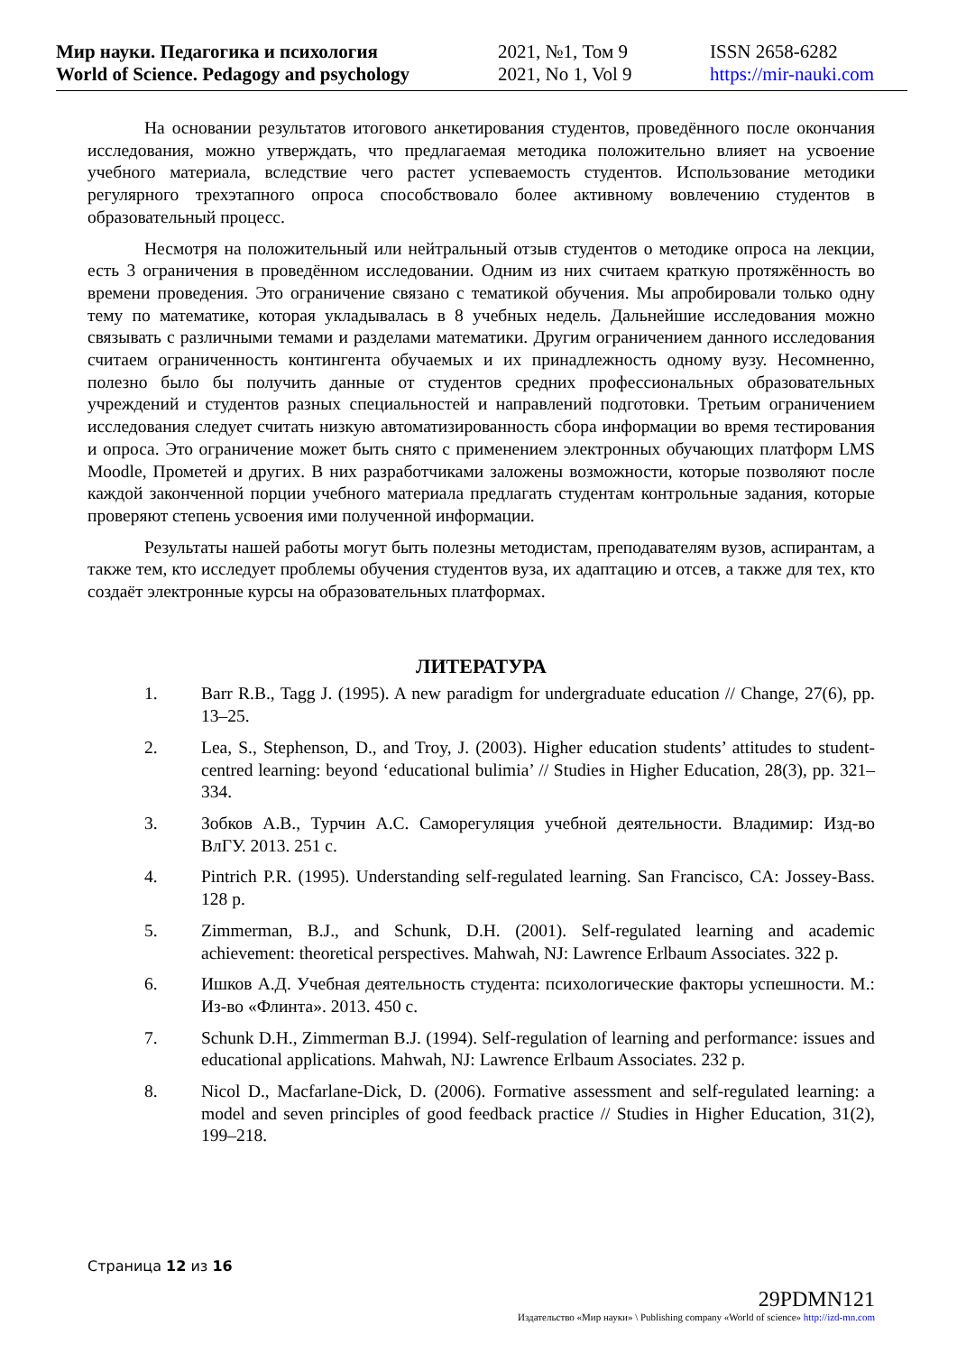Мир науки. Педагогика и психология
World of Science. Pedagogy and psychology
2021, №1, Том 9
2021, No 1, Vol 9
ISSN 2658-6282
https://mir-nauki.com
На основании результатов итогового анкетирования студентов, проведённого после окончания исследования, можно утверждать, что предлагаемая методика положительно влияет на усвоение учебного материала, вследствие чего растет успеваемость студентов. Использование методики регулярного трехэтапного опроса способствовало более активному вовлечению студентов в образовательный процесс.
Несмотря на положительный или нейтральный отзыв студентов о методике опроса на лекции, есть 3 ограничения в проведённом исследовании. Одним из них считаем краткую протяжённость во времени проведения. Это ограничение связано с тематикой обучения. Мы апробировали только одну тему по математике, которая укладывалась в 8 учебных недель. Дальнейшие исследования можно связывать с различными темами и разделами математики. Другим ограничением данного исследования считаем ограниченность контингента обучаемых и их принадлежность одному вузу. Несомненно, полезно было бы получить данные от студентов средних профессиональных образовательных учреждений и студентов разных специальностей и направлений подготовки. Третьим ограничением исследования следует считать низкую автоматизированность сбора информации во время тестирования и опроса. Это ограничение может быть снято с применением электронных обучающих платформ LMS Moodle, Прометей и других. В них разработчиками заложены возможности, которые позволяют после каждой законченной порции учебного материала предлагать студентам контрольные задания, которые проверяют степень усвоения ими полученной информации.
Результаты нашей работы могут быть полезны методистам, преподавателям вузов, аспирантам, а также тем, кто исследует проблемы обучения студентов вуза, их адаптацию и отсев, а также для тех, кто создаёт электронные курсы на образовательных платформах.
ЛИТЕРАТУРА
1. Barr R.B., Tagg J. (1995). A new paradigm for undergraduate education // Change, 27(6), pp. 13–25.
2. Lea, S., Stephenson, D., and Troy, J. (2003). Higher education students’ attitudes to student-centred learning: beyond ‘educational bulimia’ // Studies in Higher Education, 28(3), pp. 321–334.
3. Зобков А.В., Турчин А.С. Саморегуляция учебной деятельности. Владимир: Изд-во ВлГУ. 2013. 251 с.
4. Pintrich P.R. (1995). Understanding self-regulated learning. San Francisco, CA: Jossey-Bass. 128 p.
5. Zimmerman, B.J., and Schunk, D.H. (2001). Self-regulated learning and academic achievement: theoretical perspectives. Mahwah, NJ: Lawrence Erlbaum Associates. 322 p.
6. Ишков А.Д. Учебная деятельность студента: психологические факторы успешности. М.: Из-во «Флинта». 2013. 450 с.
7. Schunk D.H., Zimmerman B.J. (1994). Self-regulation of learning and performance: issues and educational applications. Mahwah, NJ: Lawrence Erlbaum Associates. 232 p.
8. Nicol D., Macfarlane-Dick, D. (2006). Formative assessment and self-regulated learning: a model and seven principles of good feedback practice // Studies in Higher Education, 31(2), 199–218.
Страница 12 из 16
29PDMN121
Издательство «Мир науки» \ Publishing company «World of science» http://izd-mn.com